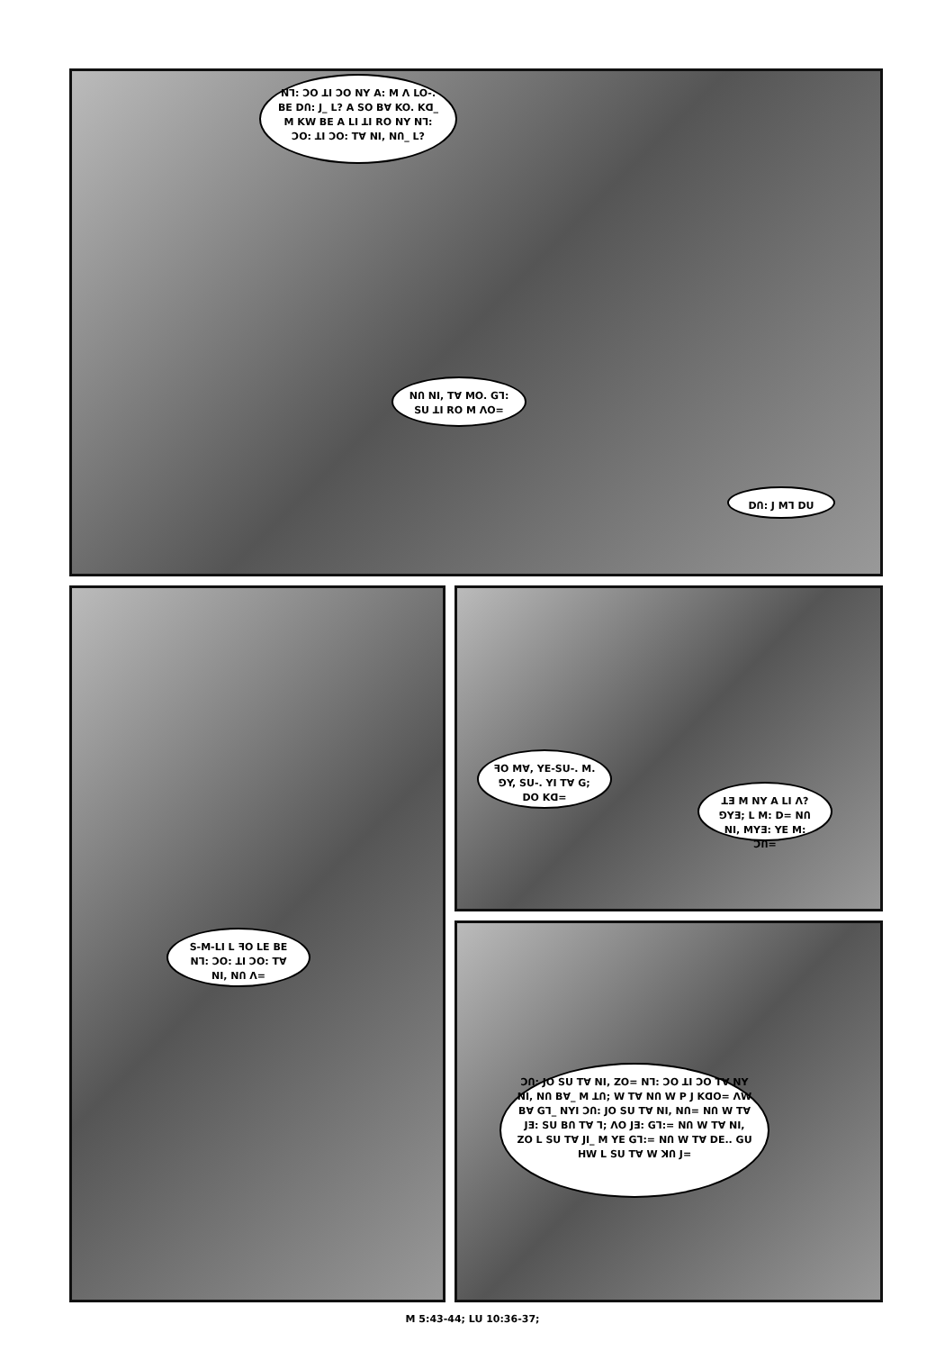Nᒣ: ƆO ꓕI ƆO NY A: M Ʌ LO-. BE DՈ: J_ L? A SO BⱯ KO. Kᗡ_ M KW BE A LI ꓕI RO NY Nᒣ: ƆO: ꓕI ƆO: TⱯ NI, NՈ_ L?
NՈ NI, TⱯ MO. Gᒣ: SU ꓕI RO M ɅO=
DՈ: J Mᒣ DU
ꟻO MⱯ, YE-SU-. M. ⅁Y, SU-. YI TⱯ G; DO Kᗡ=
ꓕƎ M NY A LI Ʌ? ⅁YƎ; L M: D= NՈ NI, MYƎ: YE M: ƆՈ=
S-M-LI L ꟻO LE BE Nᒣ: ƆO: ꓕI ƆO: TⱯ NI, NՈ Ʌ=
ƆՈ: JO SU TⱯ NI, ZO= Nᒣ: ƆO ꓕI ƆO TⱯ NY NI, NՈ BⱯ_ M ꓕՈ; W TⱯ NՈ W P J KᗡO= ɅW BⱯ Gᒣ_ NYI ƆՈ: JO SU TⱯ NI, NՈ= NՈ W TⱯ JƎ: SU BՈ TⱯ ᒣ; ɅO JƎ: Gᒣ:= NՈ W TⱯ NI, ZO L SU TⱯ JI_ M YE Gᒣ:= NՈ W TⱯ DE.. GU HW L SU TⱯ W ꓘՈ J=
M 5:43-44; LU 10:36-37;